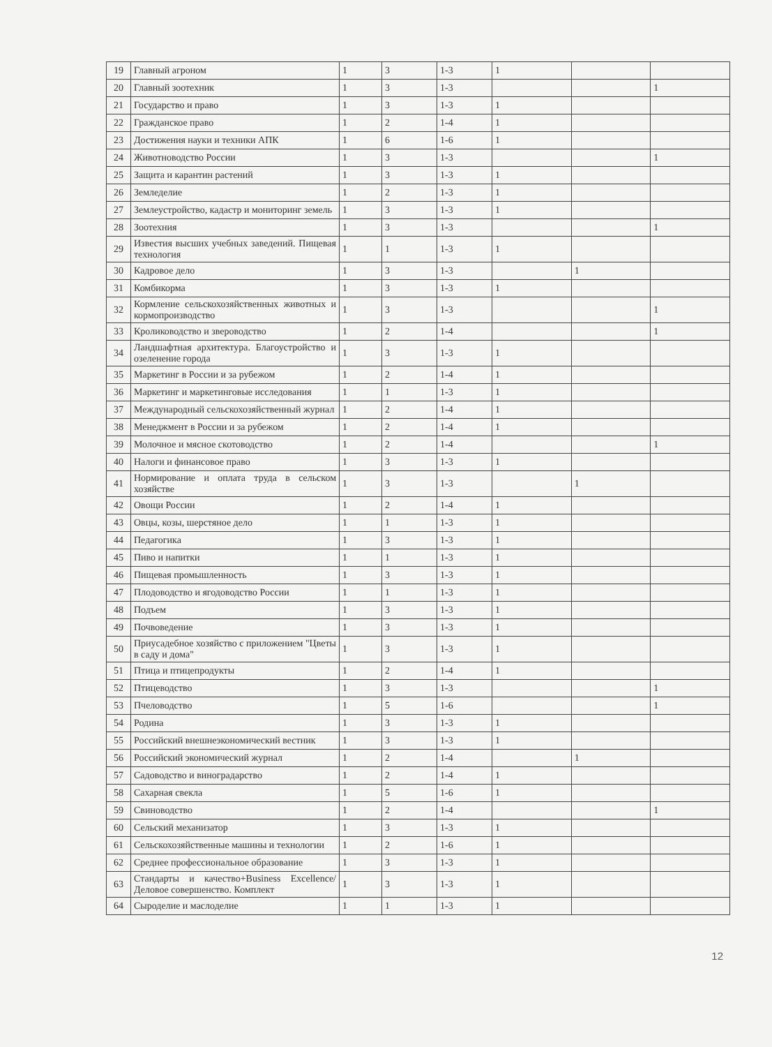| 19 | Главный агроном | 1 | 3 | 1-3 | 1 | | |
| 20 | Главный зоотехник | 1 | 3 | 1-3 | | | 1 |
| 21 | Государство и право | 1 | 3 | 1-3 | 1 | | |
| 22 | Гражданское право | 1 | 2 | 1-4 | 1 | | |
| 23 | Достижения науки и техники АПК | 1 | 6 | 1-6 | 1 | | |
| 24 | Животноводство России | 1 | 3 | 1-3 | | | 1 |
| 25 | Защита и карантин растений | 1 | 3 | 1-3 | 1 | | |
| 26 | Земледелие | 1 | 2 | 1-3 | 1 | | |
| 27 | Землеустройство, кадастр и мониторинг земель | 1 | 3 | 1-3 | 1 | | |
| 28 | Зоотехния | 1 | 3 | 1-3 | | | 1 |
| 29 | Известия высших учебных заведений. Пищевая технология | 1 | 1 | 1-3 | 1 | | |
| 30 | Кадровое дело | 1 | 3 | 1-3 | | 1 | |
| 31 | Комбикорма | 1 | 3 | 1-3 | 1 | | |
| 32 | Кормление сельскохозяйственных животных и кормопроизводство | 1 | 3 | 1-3 | | | 1 |
| 33 | Кролиководство и звероводство | 1 | 2 | 1-4 | | | 1 |
| 34 | Ландшафтная архитектура. Благоустройство и озеленение города | 1 | 3 | 1-3 | 1 | | |
| 35 | Маркетинг в России и за рубежом | 1 | 2 | 1-4 | 1 | | |
| 36 | Маркетинг и маркетинговые исследования | 1 | 1 | 1-3 | 1 | | |
| 37 | Международный сельскохозяйственный журнал | 1 | 2 | 1-4 | 1 | | |
| 38 | Менеджмент в России и за рубежом | 1 | 2 | 1-4 | 1 | | |
| 39 | Молочное и мясное скотоводство | 1 | 2 | 1-4 | | | 1 |
| 40 | Налоги и финансовое право | 1 | 3 | 1-3 | 1 | | |
| 41 | Нормирование и оплата труда в сельском хозяйстве | 1 | 3 | 1-3 | | 1 | |
| 42 | Овощи России | 1 | 2 | 1-4 | 1 | | |
| 43 | Овцы, козы, шерстяное дело | 1 | 1 | 1-3 | 1 | | |
| 44 | Педагогика | 1 | 3 | 1-3 | 1 | | |
| 45 | Пиво и напитки | 1 | 1 | 1-3 | 1 | | |
| 46 | Пищевая промышленность | 1 | 3 | 1-3 | 1 | | |
| 47 | Плодоводство и ягодоводство России | 1 | 1 | 1-3 | 1 | | |
| 48 | Подъем | 1 | 3 | 1-3 | 1 | | |
| 49 | Почвоведение | 1 | 3 | 1-3 | 1 | | |
| 50 | Приусадебное хозяйство с приложением "Цветы в саду и дома" | 1 | 3 | 1-3 | 1 | | |
| 51 | Птица и птицепродукты | 1 | 2 | 1-4 | 1 | | |
| 52 | Птицеводство | 1 | 3 | 1-3 | | | 1 |
| 53 | Пчеловодство | 1 | 5 | 1-6 | | | 1 |
| 54 | Родина | 1 | 3 | 1-3 | 1 | | |
| 55 | Российский внешнеэкономический вестник | 1 | 3 | 1-3 | 1 | | |
| 56 | Российский экономический журнал | 1 | 2 | 1-4 | | 1 | |
| 57 | Садоводство и виноградарство | 1 | 2 | 1-4 | 1 | | |
| 58 | Сахарная свекла | 1 | 5 | 1-6 | 1 | | |
| 59 | Свиноводство | 1 | 2 | 1-4 | | | 1 |
| 60 | Сельский механизатор | 1 | 3 | 1-3 | 1 | | |
| 61 | Сельскохозяйственные машины и технологии | 1 | 2 | 1-6 | 1 | | |
| 62 | Среднее профессиональное образование | 1 | 3 | 1-3 | 1 | | |
| 63 | Стандарты и качество+Business Excellence/Деловое совершенство. Комплект | 1 | 3 | 1-3 | 1 | | |
| 64 | Сыроделие и маслоделие | 1 | 1 | 1-3 | 1 | | |
12